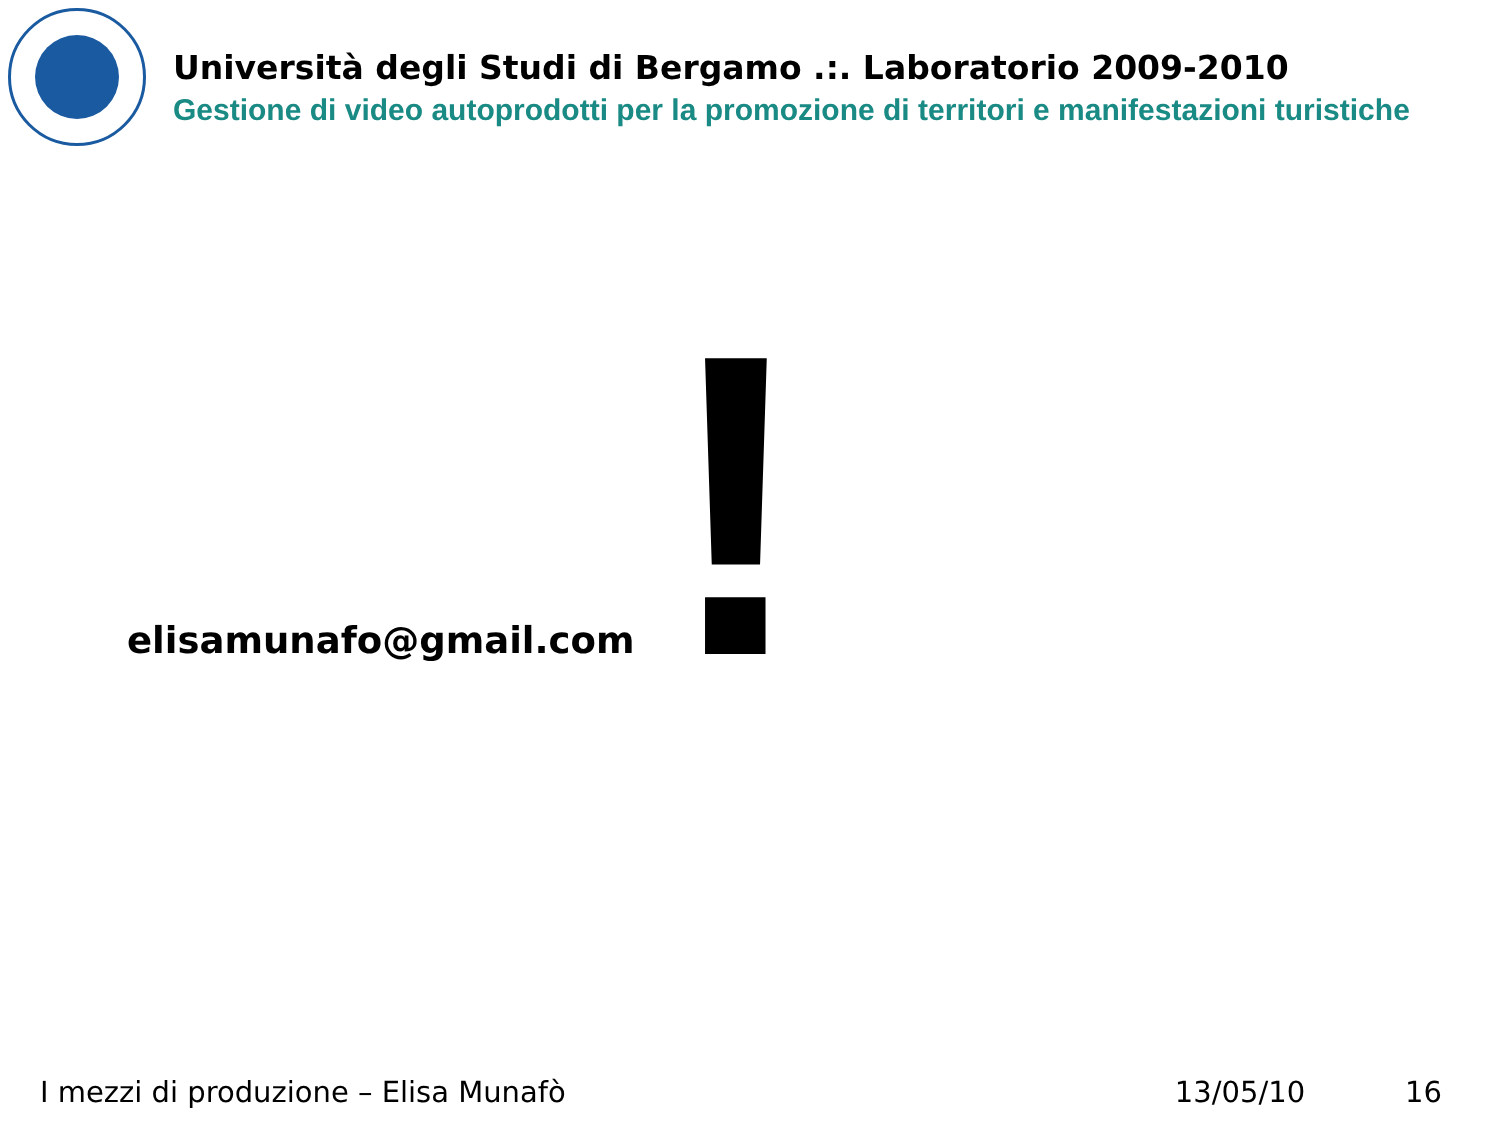Università degli Studi di Bergamo .:. Laboratorio 2009-2010
Gestione di video autoprodotti per la promozione di territori e manifestazioni turistiche
elisamunafo@gmail.com !
I mezzi di produzione – Elisa Munafò 13/05/10 16